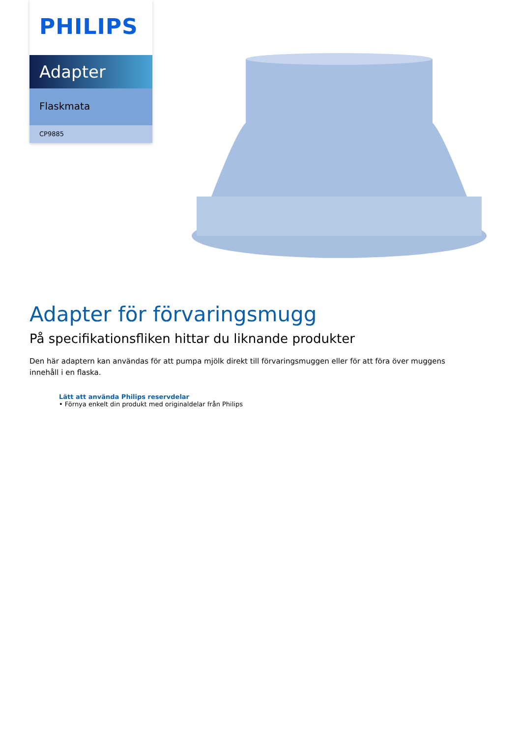PHILIPS
Adapter
Flaskmata
CP9885
Adapter för förvaringsmugg
På specifikationsfliken hittar du liknande produkter
Den här adaptern kan användas för att pumpa mjölk direkt till förvaringsmuggen eller för att föra över muggens innehåll i en flaska.
Lätt att använda Philips reservdelar
• Förnya enkelt din produkt med originaldelar från Philips